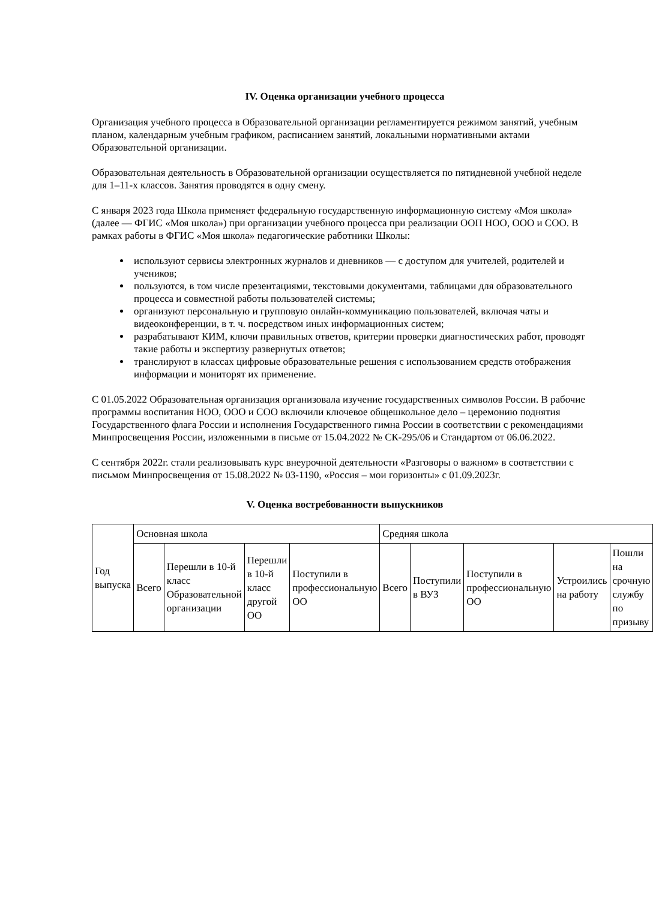IV. Оценка организации учебного процесса
Организация учебного процесса в Образовательной организации регламентируется режимом занятий, учебным планом, календарным учебным графиком, расписанием занятий, локальными нормативными актами Образовательной организации.
Образовательная деятельность в Образовательной организации осуществляется по пятидневной учебной неделе для 1–11-х классов. Занятия проводятся в одну смену.
С января 2023 года Школа применяет федеральную государственную информационную систему «Моя школа» (далее — ФГИС «Моя школа») при организации учебного процесса при реализации ООП НОО, ООО и СОО. В рамках работы в ФГИС «Моя школа» педагогические работники Школы:
используют сервисы электронных журналов и дневников — с доступом для учителей, родителей и учеников;
пользуются, в том числе презентациями, текстовыми документами, таблицами для образовательного процесса и совместной работы пользователей системы;
организуют персональную и групповую онлайн-коммуникацию пользователей, включая чаты и видеоконференции, в т. ч. посредством иных информационных систем;
разрабатывают КИМ, ключи правильных ответов, критерии проверки диагностических работ, проводят такие работы и экспертизу развернутых ответов;
транслируют в классах цифровые образовательные решения с использованием средств отображения информации и мониторят их применение.
С 01.05.2022 Образовательная организация организовала изучение государственных символов России. В рабочие программы воспитания НОО, ООО и СОО включили ключевое общешкольное дело – церемонию поднятия Государственного флага России и исполнения Государственного гимна России в соответствии с рекомендациями Минпросвещения России, изложенными в письме от 15.04.2022 № СК-295/06 и Стандартом от 06.06.2022.
С сентября 2022г. стали реализовывать курс внеурочной деятельности «Разговоры о важном» в соответствии с письмом Минпросвещения от 15.08.2022 № 03-1190, «Россия – мои горизонты» с 01.09.2023г.
V. Оценка востребованности выпускников
| Год выпуска | Основная школа | | | | Средняя школа | | | | |
| | Всего | Перешли в 10-й класс Образовательной организации | Перешли в 10-й класс другой ОО | Поступили в профессиональную ОО | Всего | Поступили в ВУЗ | Поступили в профессиональную ОО | Устроились на работу | Пошли на срочную службу по призыву |